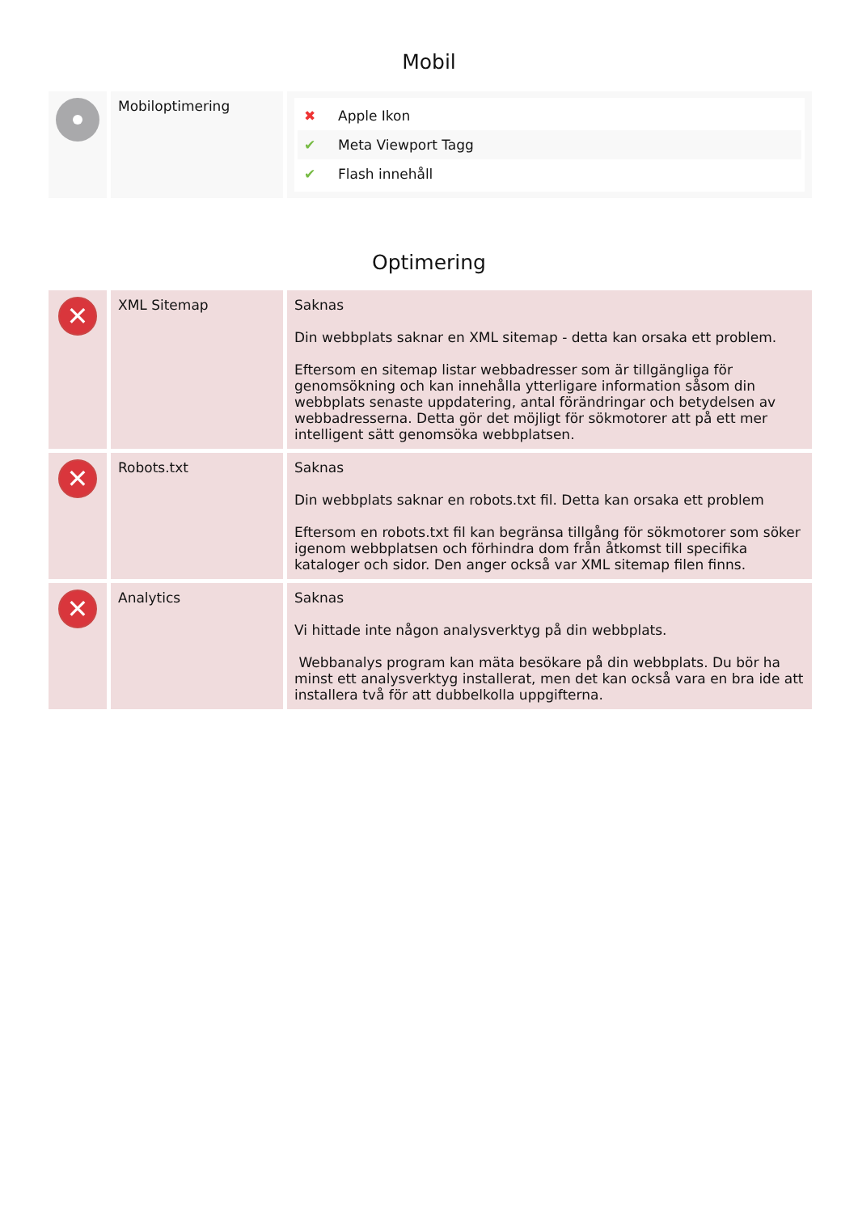Mobil
| | Mobiloptimering | ✖ Apple Ikon ✔ Meta Viewport Tagg ✔ Flash innehåll |
Optimering
| ✕ | XML Sitemap | Saknas Din webbplats saknar en XML sitemap - detta kan orsaka ett problem. Eftersom en sitemap listar webbadresser som är tillgängliga för genomsökning och kan innehålla ytterligare information såsom din webbplats senaste uppdatering, antal förändringar och betydelsen av webbadresserna. Detta gör det möjligt för sökmotorer att på ett mer intelligent sätt genomsöka webbplatsen. |
| ✕ | Robots.txt | Saknas Din webbplats saknar en robots.txt fil. Detta kan orsaka ett problem Eftersom en robots.txt fil kan begränsa tillgång för sökmotorer som söker igenom webbplatsen och förhindra dom från åtkomst till specifika kataloger och sidor. Den anger också var XML sitemap filen finns. |
| ✕ | Analytics | Saknas Vi hittade inte någon analysverktyg på din webbplats. Webbanalys program kan mäta besökare på din webbplats. Du bör ha minst ett analysverktyg installerat, men det kan också vara en bra ide att installera två för att dubbelkolla uppgifterna. |